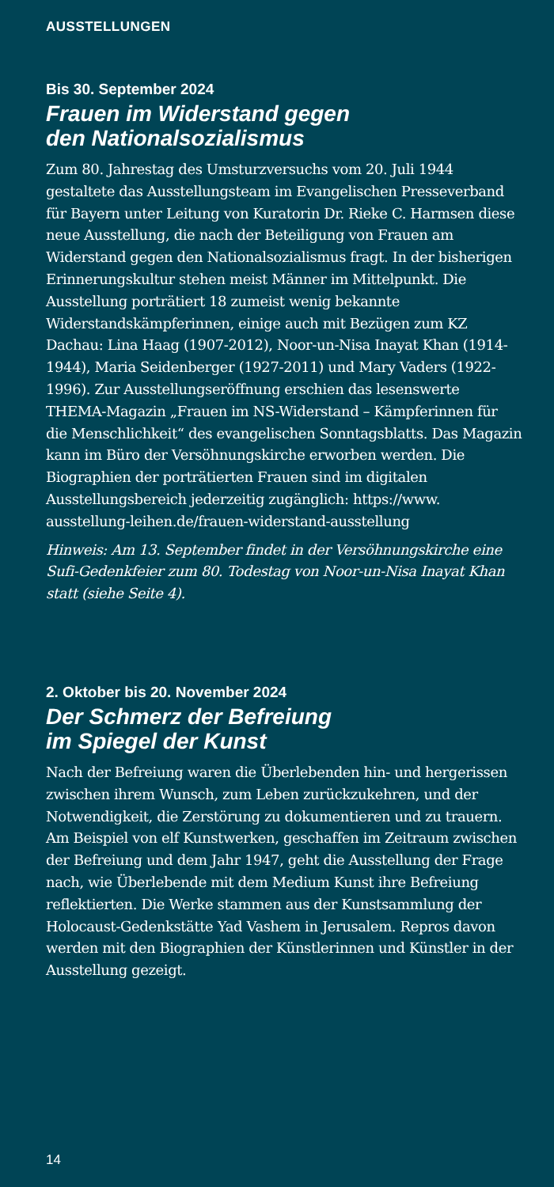AUSSTELLUNGEN
Bis 30. September 2024
Frauen im Widerstand gegen
den Nationalsozialismus
Zum 80. Jahrestag des Umsturzversuchs vom 20. Juli 1944 gestaltete das Ausstellungsteam im Evangelischen Presse­verband für Bayern unter Leitung von Kuratorin Dr. Rieke C. Harmsen diese neue Ausstellung, die nach der Beteiligung von Frauen am Widerstand gegen den Nationalsozialismus fragt. In der bisherigen Erinnerungskultur stehen meist Männer im Mittelpunkt. Die Ausstellung porträtiert 18 zumeist wenig bekannte Widerstandskämpferinnen, einige auch mit Bezügen zum KZ Dachau: Lina Haag (1907-2012), Noor-un-Nisa Inayat Khan (1914-1944), Maria Seidenberger (1927-2011) und Mary Vaders (1922-1996). Zur Ausstel­lungseröffnung erschien das lesenswerte THEMA-Magazin „Frauen im NS-Widerstand – Kämpferinnen für die Mensch­lichkeit“ des evangelischen Sonntagsblatts. Das Magazin kann im Büro der Versöhnungskirche erworben werden. Die Biographien der porträtierten Frauen sind im digitalen Ausstellungsbereich jederzeitig zugänglich: https://www. ausstellung-leihen.de/frauen-widerstand-ausstellung
Hinweis: Am 13. September findet in der Versöhnungskirche eine Sufi-Gedenkfeier zum 80. Todestag von Noor-un-Nisa Inayat Khan statt (siehe Seite 4).
2. Oktober bis 20. November 2024
Der Schmerz der Befreiung
im Spiegel der Kunst
Nach der Befreiung waren die Überlebenden hin- und hergerissen zwischen ihrem Wunsch, zum Leben zurückzu­kehren, und der Notwendigkeit, die Zerstörung zu dokumen­tieren und zu trauern. Am Beispiel von elf Kunstwerken, geschaffen im Zeitraum zwischen der Befreiung und dem Jahr 1947, geht die Ausstellung der Frage nach, wie Überlebende mit dem Medium Kunst ihre Befreiung reflektierten. Die Werke stammen aus der Kunstsammlung der Holocaust-Gedenkstätte Yad Vashem in Jerusalem. Repros davon werden mit den Biographien der Künstle­rinnen und Künstler in der Ausstellung gezeigt.
14